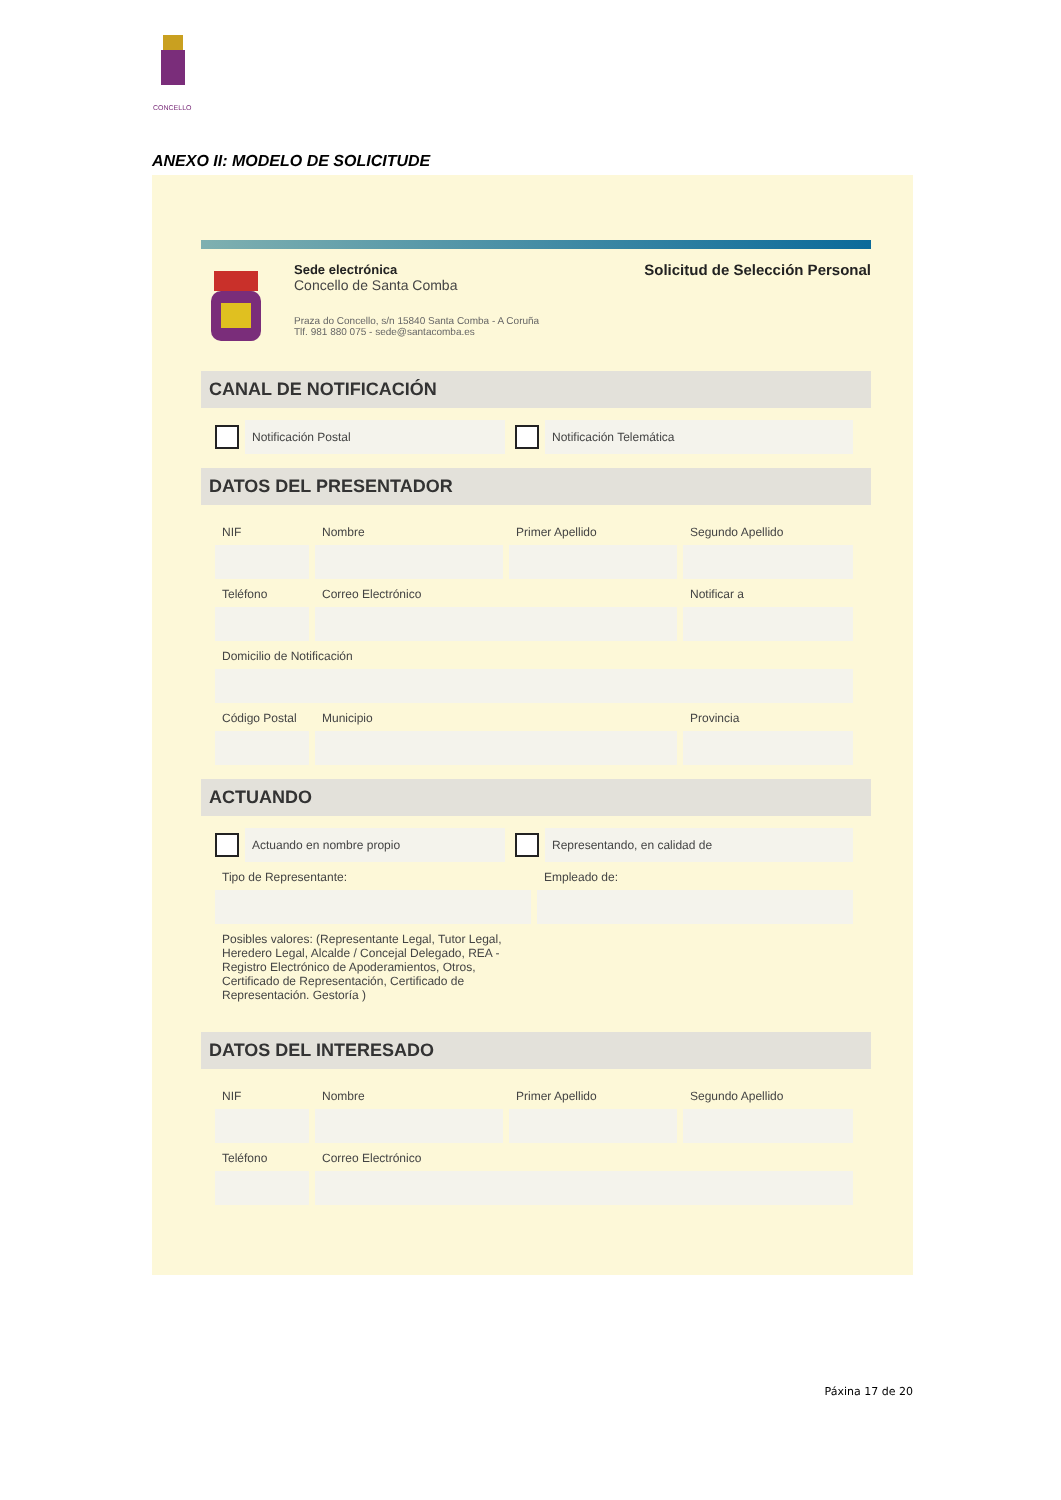CONCELLO
ANEXO II: MODELO DE SOLICITUDE
Sede electrónica
Concello de Santa Comba
Praza do Concello, s/n 15840 Santa Comba - A Coruña
Tlf. 981 880 075 - sede@santacomba.es
Solicitud de Selección Personal
CANAL DE NOTIFICACIÓN
Notificación Postal Notificación Telemática
DATOS DEL PRESENTADOR
NIF Nombre Primer Apellido Segundo Apellido
Teléfono Correo Electrónico Notificar a
Domicilio de Notificación
Código Postal Municipio Provincia
ACTUANDO
Actuando en nombre propio Representando, en calidad de
Tipo de Representante: Empleado de:
Posibles valores: (Representante Legal, Tutor Legal, Heredero Legal, Alcalde / Concejal Delegado, REA - Registro Electrónico de Apoderamientos, Otros, Certificado de Representación, Certificado de Representación. Gestoría )
DATOS DEL INTERESADO
NIF Nombre Primer Apellido Segundo Apellido
Teléfono Correo Electrónico
Páxina 17 de 20